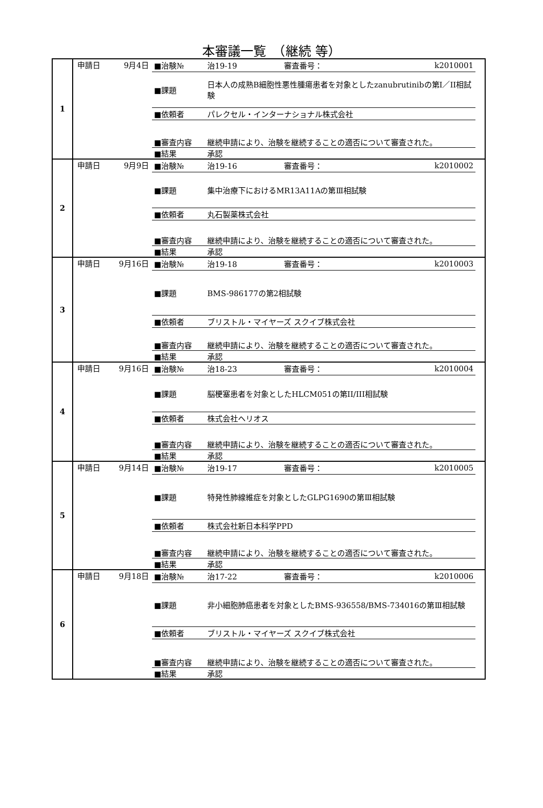本審議一覧　（継続 等）
| 1 | 申請日 9月4日 | / ■治験№ / 治19-19 / 審査番号： / k2010001 / / ■課題 / 日本人の成熟B細胞性悪性腫瘍患者を対象としたzanubrutinibの第I／II相試験 / / / / ■依頼者 / パレクセル・インターナショナル株式会社 / / / / ■審査内容 / 継続申請により、治験を継続することの適否について審査された。 / / / / ■結果 / 承認 / / / |
| 2 | 申請日 9月9日 | / ■治験№ / 治19-16 / 審査番号： / k2010002 / / ■課題 / 集中治療下におけるMR13A11Aの第Ⅲ相試験 / / / / ■依頼者 / 丸石製薬株式会社 / / / / ■審査内容 / 継続申請により、治験を継続することの適否について審査された。 / / / / ■結果 / 承認 / / / |
| 3 | 申請日 9月16日 | / ■治験№ / 治19-18 / 審査番号： / k2010003 / / ■課題 / BMS-986177の第2相試験 / / / / ■依頼者 / ブリストル・マイヤーズ スクイブ株式会社 / / / / ■審査内容 / 継続申請により、治験を継続することの適否について審査された。 / / / / ■結果 / 承認 / / / |
| 4 | 申請日 9月16日 | / ■治験№ / 治18-23 / 審査番号： / k2010004 / / ■課題 / 脳梗塞患者を対象としたHLCM051の第II/III相試験 / / / / ■依頼者 / 株式会社ヘリオス / / / / ■審査内容 / 継続申請により、治験を継続することの適否について審査された。 / / / / ■結果 / 承認 / / / |
| 5 | 申請日 9月14日 | / ■治験№ / 治19-17 / 審査番号： / k2010005 / / ■課題 / 特発性肺線維症を対象としたGLPG1690の第Ⅲ相試験 / / / / ■依頼者 / 株式会社新日本科学PPD / / / / ■審査内容 / 継続申請により、治験を継続することの適否について審査された。 / / / / ■結果 / 承認 / / / |
| 6 | 申請日 9月18日 | / ■治験№ / 治17-22 / 審査番号： / k2010006 / / ■課題 / 非小細胞肺癌患者を対象としたBMS-936558/BMS-734016の第Ⅲ相試験 / / / / ■依頼者 / ブリストル・マイヤーズ スクイブ株式会社 / / / / ■審査内容 / 継続申請により、治験を継続することの適否について審査された。 / / / / ■結果 / 承認 / / / |